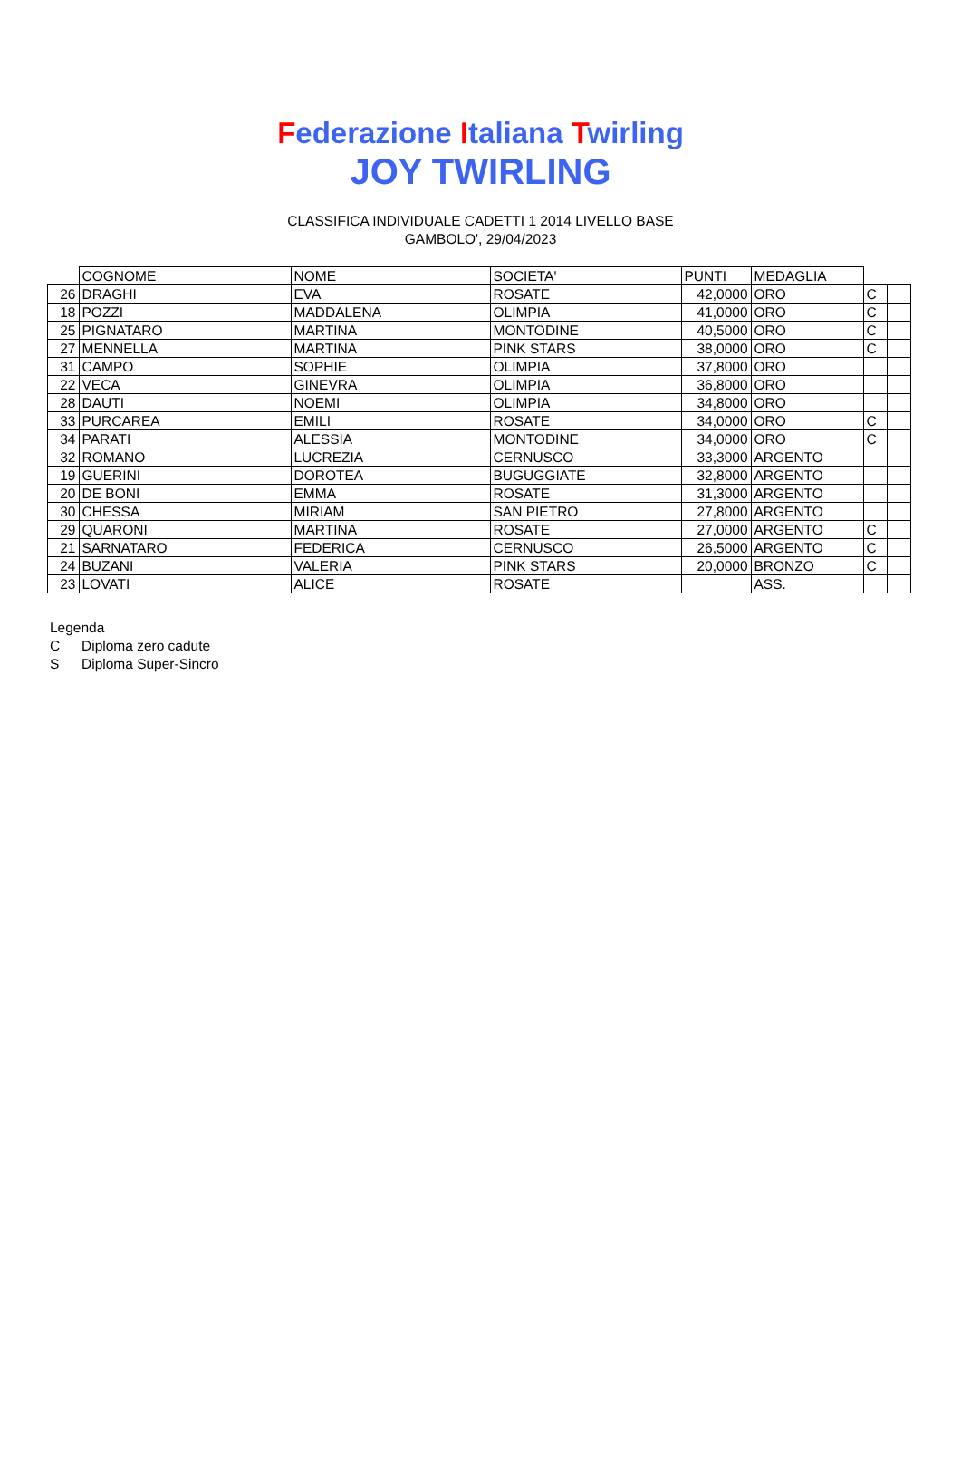Federazione Italiana Twirling
JOY TWIRLING
CLASSIFICA INDIVIDUALE CADETTI 1 2014 LIVELLO BASE
GAMBOLO', 29/04/2023
| | COGNOME | NOME | SOCIETA' | PUNTI | MEDAGLIA | | |
| --- | --- | --- | --- | --- | --- | --- | --- |
| 26 | DRAGHI | EVA | ROSATE | 42,0000 | ORO | C | |
| 18 | POZZI | MADDALENA | OLIMPIA | 41,0000 | ORO | C | |
| 25 | PIGNATARO | MARTINA | MONTODINE | 40,5000 | ORO | C | |
| 27 | MENNELLA | MARTINA | PINK STARS | 38,0000 | ORO | C | |
| 31 | CAMPO | SOPHIE | OLIMPIA | 37,8000 | ORO | | |
| 22 | VECA | GINEVRA | OLIMPIA | 36,8000 | ORO | | |
| 28 | DAUTI | NOEMI | OLIMPIA | 34,8000 | ORO | | |
| 33 | PURCAREA | EMILI | ROSATE | 34,0000 | ORO | C | |
| 34 | PARATI | ALESSIA | MONTODINE | 34,0000 | ORO | C | |
| 32 | ROMANO | LUCREZIA | CERNUSCO | 33,3000 | ARGENTO | | |
| 19 | GUERINI | DOROTEA | BUGUGGIATE | 32,8000 | ARGENTO | | |
| 20 | DE BONI | EMMA | ROSATE | 31,3000 | ARGENTO | | |
| 30 | CHESSA | MIRIAM | SAN PIETRO | 27,8000 | ARGENTO | | |
| 29 | QUARONI | MARTINA | ROSATE | 27,0000 | ARGENTO | C | |
| 21 | SARNATARO | FEDERICA | CERNUSCO | 26,5000 | ARGENTO | C | |
| 24 | BUZANI | VALERIA | PINK STARS | 20,0000 | BRONZO | C | |
| 23 | LOVATI | ALICE | ROSATE | | ASS. | | |
Legenda
C Diploma zero cadute
S Diploma Super-Sincro